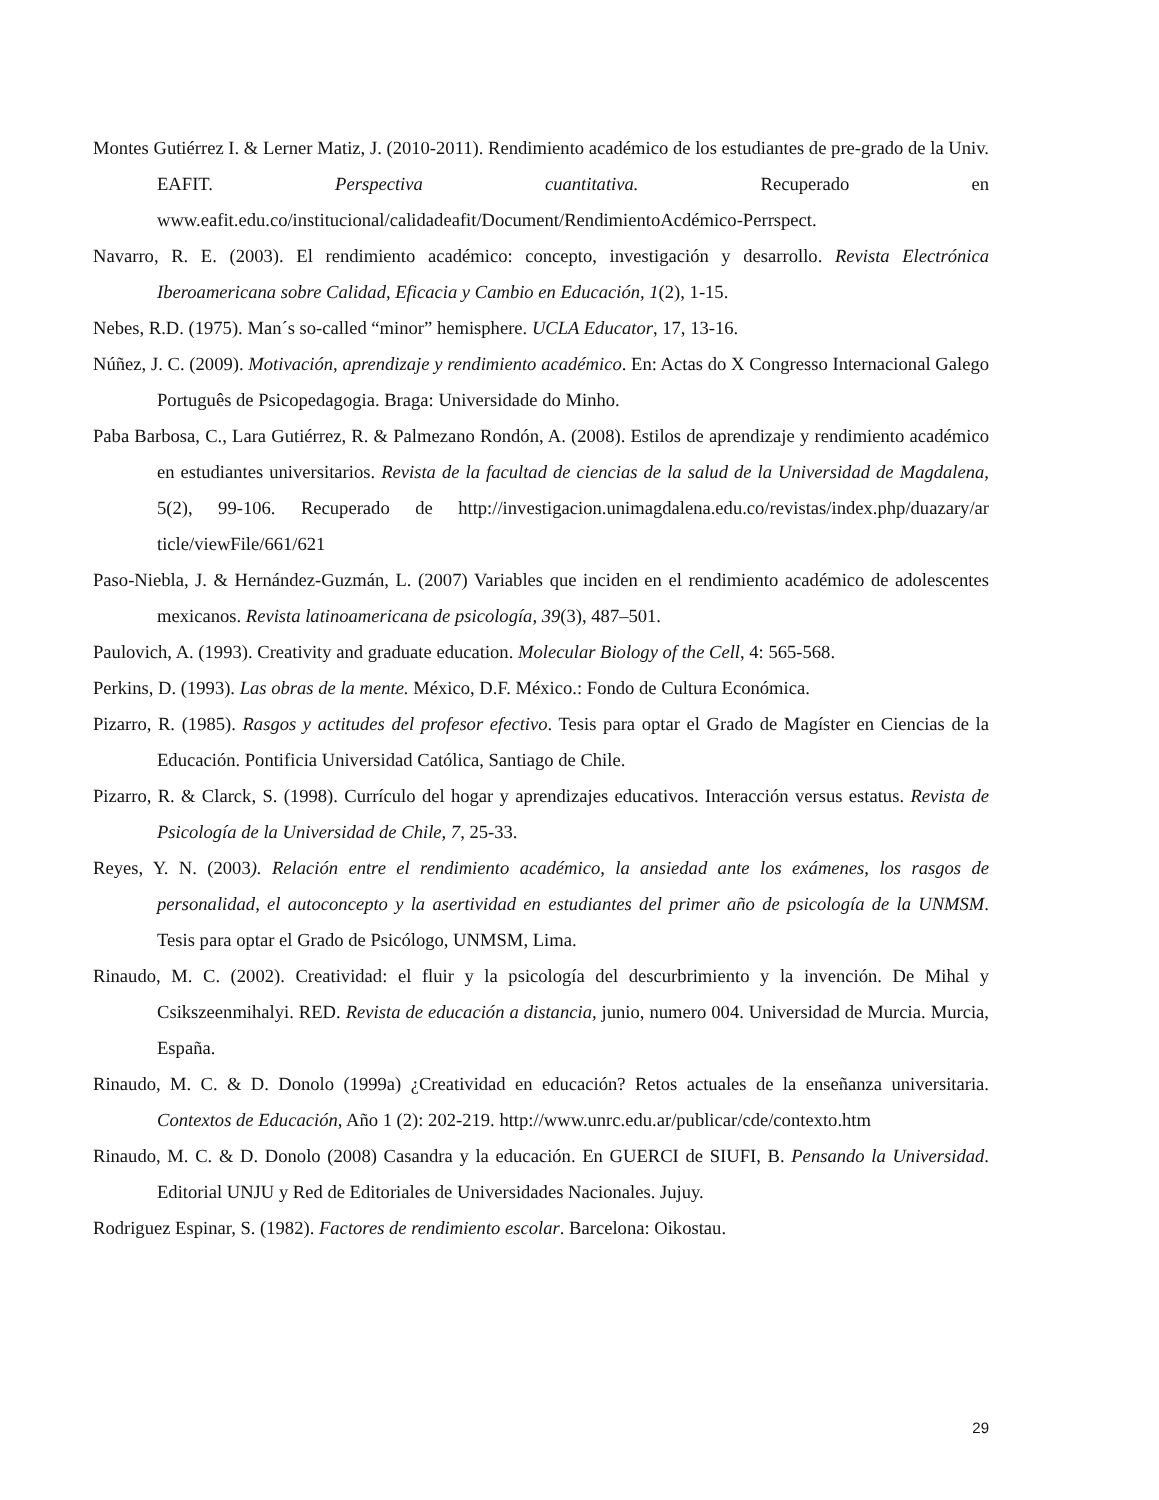Montes Gutiérrez I. & Lerner Matiz, J. (2010-2011). Rendimiento académico de los estudiantes de pre-grado de la Univ. EAFIT. Perspectiva cuantitativa. Recuperado en www.eafit.edu.co/institucional/calidadeafit/Document/RendimientoAcdémico-Perrspect.
Navarro, R. E. (2003). El rendimiento académico: concepto, investigación y desarrollo. Revista Electrónica Iberoamericana sobre Calidad, Eficacia y Cambio en Educación, 1(2), 1-15.
Nebes, R.D. (1975). Man´s so-called “minor” hemisphere. UCLA Educator, 17, 13-16.
Núñez, J. C. (2009). Motivación, aprendizaje y rendimiento académico. En: Actas do X Congresso Internacional Galego Português de Psicopedagogia. Braga: Universidade do Minho.
Paba Barbosa, C., Lara Gutiérrez, R. & Palmezano Rondón, A. (2008). Estilos de aprendizaje y rendimiento académico en estudiantes universitarios. Revista de la facultad de ciencias de la salud de la Universidad de Magdalena, 5(2), 99-106. Recuperado de http://investigacion.unimagdalena.edu.co/revistas/index.php/duazary/ar ticle/viewFile/661/621
Paso-Niebla, J. & Hernández-Guzmán, L. (2007) Variables que inciden en el rendimiento académico de adolescentes mexicanos. Revista latinoamericana de psicología, 39(3), 487–501.
Paulovich, A. (1993). Creativity and graduate education. Molecular Biology of the Cell, 4: 565-568.
Perkins, D. (1993). Las obras de la mente. México, D.F. México.: Fondo de Cultura Económica.
Pizarro, R. (1985). Rasgos y actitudes del profesor efectivo. Tesis para optar el Grado de Magíster en Ciencias de la Educación. Pontificia Universidad Católica, Santiago de Chile.
Pizarro, R. & Clarck, S. (1998). Currículo del hogar y aprendizajes educativos. Interacción versus estatus. Revista de Psicología de la Universidad de Chile, 7, 25-33.
Reyes, Y. N. (2003). Relación entre el rendimiento académico, la ansiedad ante los exámenes, los rasgos de personalidad, el autoconcepto y la asertividad en estudiantes del primer año de psicología de la UNMSM. Tesis para optar el Grado de Psicólogo, UNMSM, Lima.
Rinaudo, M. C. (2002). Creatividad: el fluir y la psicología del descurbrimiento y la invención. De Mihal y Csikszeenmihalyi. RED. Revista de educación a distancia, junio, numero 004. Universidad de Murcia. Murcia, España.
Rinaudo, M. C. & D. Donolo (1999a) ¿Creatividad en educación? Retos actuales de la enseñanza universitaria. Contextos de Educación, Año 1 (2): 202-219. http://www.unrc.edu.ar/publicar/cde/contexto.htm
Rinaudo, M. C. & D. Donolo (2008) Casandra y la educación. En GUERCI de SIUFI, B. Pensando la Universidad. Editorial UNJU y Red de Editoriales de Universidades Nacionales. Jujuy.
Rodriguez Espinar, S. (1982). Factores de rendimiento escolar. Barcelona: Oikostau.
29